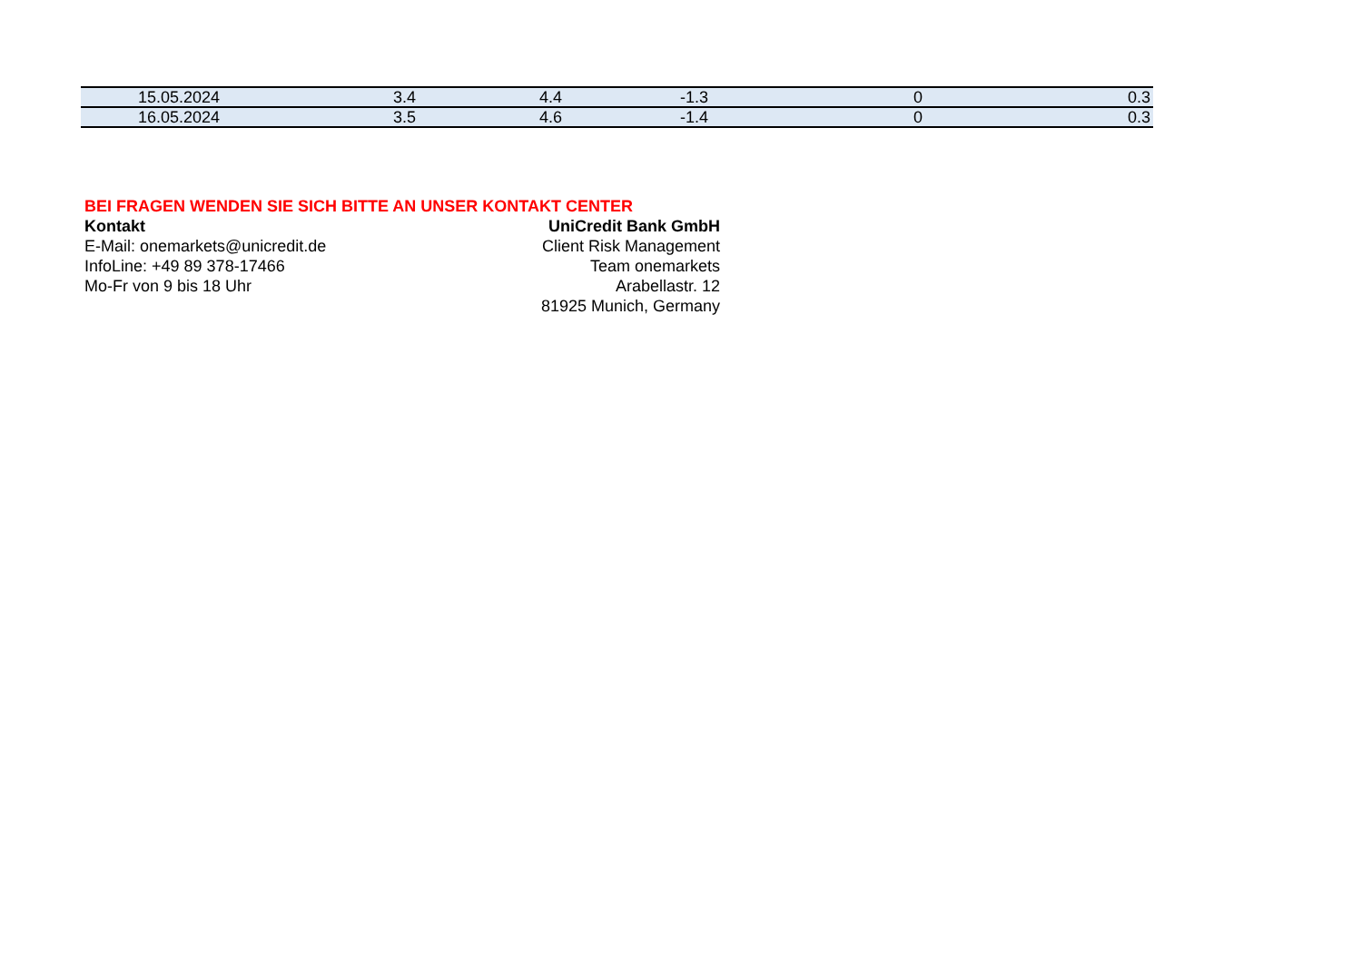| 15.05.2024 | 3.4 | 4.4 | -1.3 | 0 | 0.3 |
| 16.05.2024 | 3.5 | 4.6 | -1.4 | 0 | 0.3 |
BEI FRAGEN WENDEN SIE SICH BITTE AN UNSER KONTAKT CENTER
Kontakt UniCredit Bank GmbH
E-Mail: onemarkets@unicredit.de Client Risk Management
InfoLine: +49 89 378-17466 Team onemarkets
Mo-Fr von 9 bis 18 Uhr Arabellastr. 12
81925 Munich, Germany